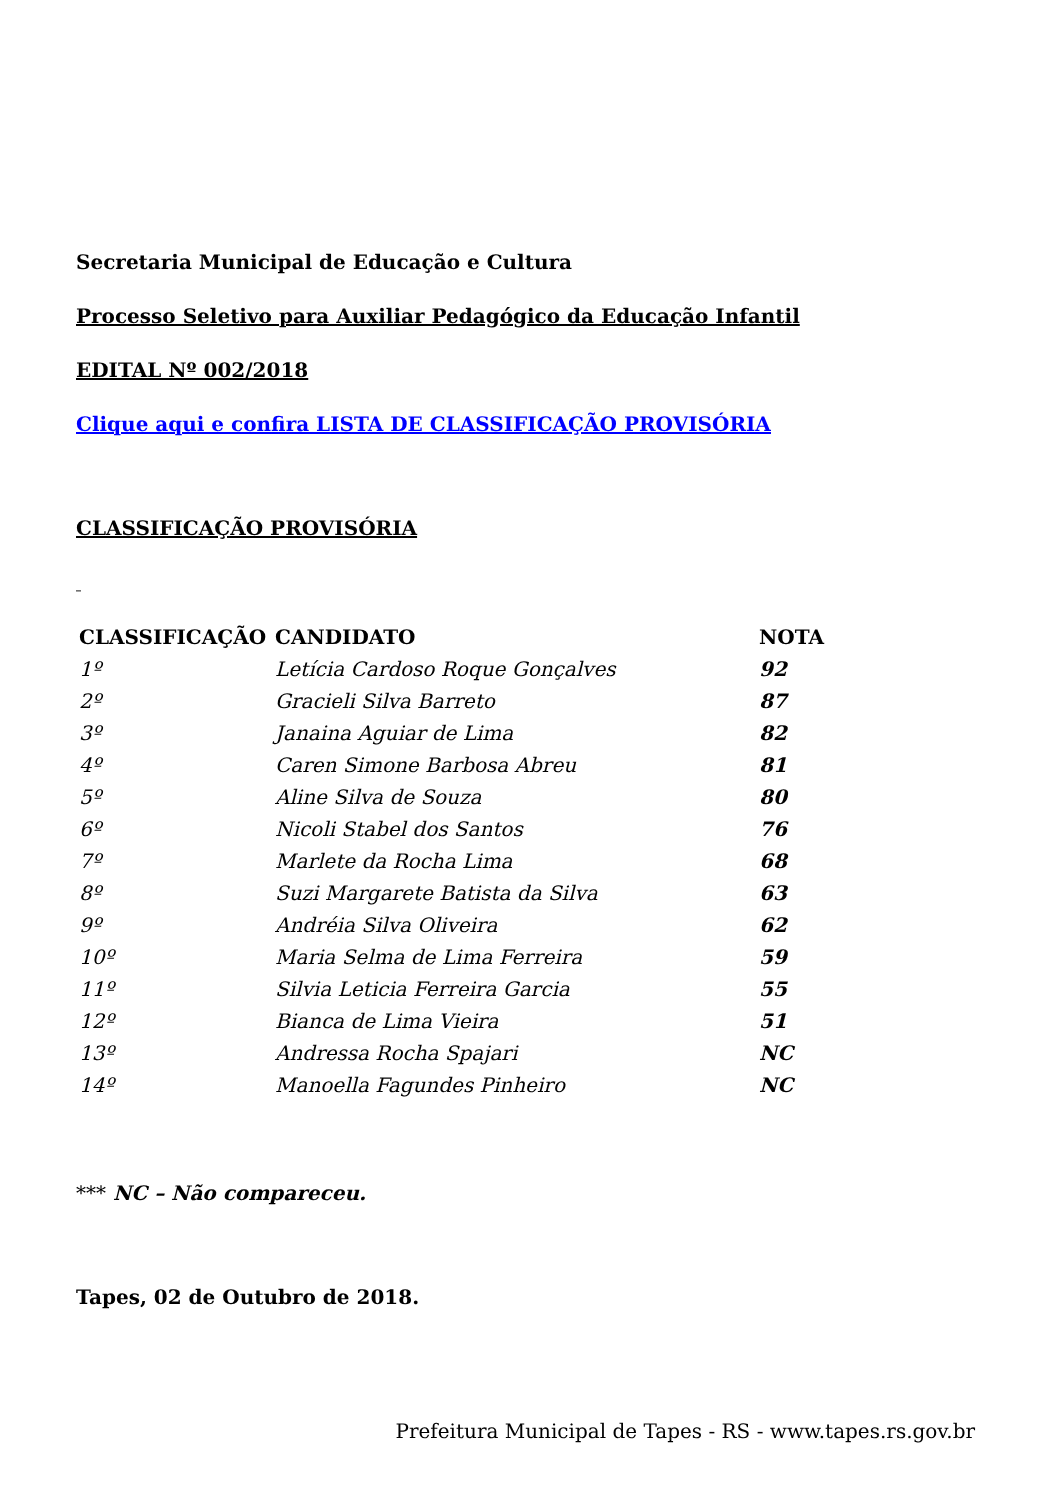Secretaria Municipal de Educação e Cultura
Processo Seletivo para Auxiliar Pedagógico da Educação Infantil
EDITAL Nº 002/2018
Clique aqui e confira LISTA DE CLASSIFICAÇÃO PROVISÓRIA
CLASSIFICAÇÃO PROVISÓRIA
_
| CLASSIFICAÇÃO | CANDIDATO | NOTA |
| --- | --- | --- |
| 1º | Letícia Cardoso Roque Gonçalves | 92 |
| 2º | Gracieli Silva Barreto | 87 |
| 3º | Janaina Aguiar de Lima | 82 |
| 4º | Caren Simone Barbosa Abreu | 81 |
| 5º | Aline Silva de Souza | 80 |
| 6º | Nicoli Stabel dos Santos | 76 |
| 7º | Marlete da Rocha Lima | 68 |
| 8º | Suzi Margarete Batista da Silva | 63 |
| 9º | Andréia Silva Oliveira | 62 |
| 10º | Maria Selma de Lima Ferreira | 59 |
| 11º | Silvia Leticia Ferreira Garcia | 55 |
| 12º | Bianca de Lima Vieira | 51 |
| 13º | Andressa Rocha Spajari | NC |
| 14º | Manoella Fagundes Pinheiro | NC |
*** NC – Não compareceu.
Tapes, 02 de Outubro de 2018.
Prefeitura Municipal de Tapes - RS - www.tapes.rs.gov.br